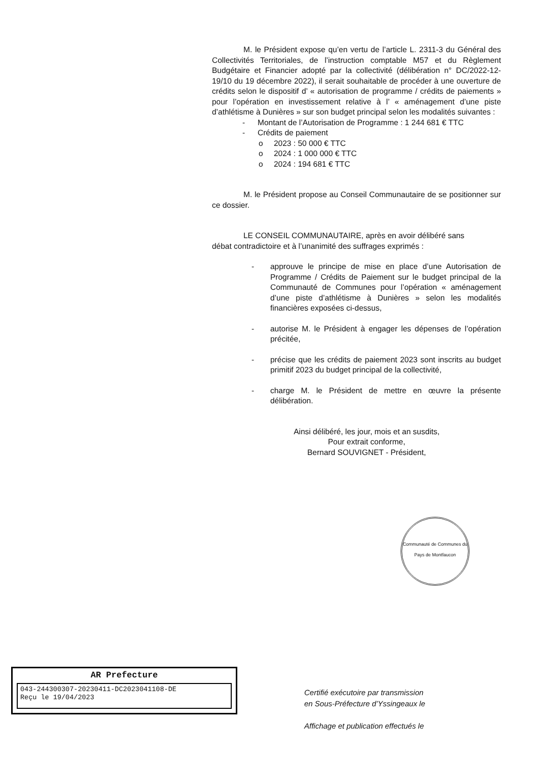M. le Président expose qu’en vertu de l’article L. 2311-3 du Général des Collectivités Territoriales, de l’instruction comptable M57 et du Règlement Budgétaire et Financier adopté par la collectivité (délibération n° DC/2022-12-19/10 du 19 décembre 2022), il serait souhaitable de procéder à une ouverture de crédits selon le dispositif d’ « autorisation de programme / crédits de paiements » pour l’opération en investissement relative à l’ « aménagement d’une piste d’athlétisme à Dunières » sur son budget principal selon les modalités suivantes :
- Montant de l’Autorisation de Programme : 1 244 681 € TTC
- Crédits de paiement
o 2023 : 50 000 € TTC
o 2024 : 1 000 000 € TTC
o 2024 : 194 681 € TTC
M. le Président propose au Conseil Communautaire de se positionner sur ce dossier.
LE CONSEIL COMMUNAUTAIRE, après en avoir délibéré sans
débat contradictoire et à l’unanimité des suffrages exprimés :
- approuve le principe de mise en place d’une Autorisation de Programme / Crédits de Paiement sur le budget principal de la Communauté de Communes pour l’opération « aménagement d’une piste d’athlétisme à Dunières » selon les modalités financières exposées ci-dessus,
- autorise M. le Président à engager les dépenses de l’opération précitée,
- précise que les crédits de paiement 2023 sont inscrits au budget primitif 2023 du budget principal de la collectivité,
- charge M. le Président de mettre en œuvre la présente délibération.
Ainsi délibéré, les jour, mois et an susdits,
Pour extrait conforme,
Bernard SOUVIGNET - Président,
Communauté de Communes du Pays de Montfaucon
AR Prefecture
043-244300307-20230411-DC2023041108-DE
Reçu le 19/04/2023
Certifié exécutoire par transmission
en Sous-Préfecture d’Yssingeaux le
Affichage et publication effectués le